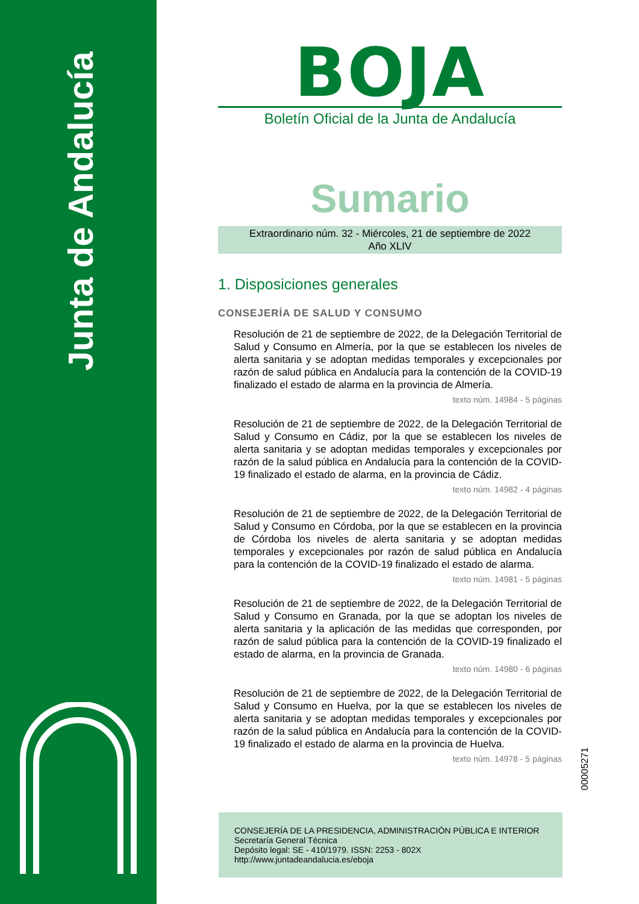Junta de Andalucía
BOJA
Boletín Oficial de la Junta de Andalucía
Sumario
Extraordinario núm. 32 - Miércoles, 21 de septiembre de 2022
Año XLIV
1. Disposiciones generales
CONSEJERÍA DE SALUD Y CONSUMO
Resolución de 21 de septiembre de 2022, de la Delegación Territorial de Salud y Consumo en Almería, por la que se establecen los niveles de alerta sanitaria y se adoptan medidas temporales y excepcionales por razón de salud pública en Andalucía para la contención de la COVID-19 finalizado el estado de alarma en la provincia de Almería.
texto núm. 14984 - 5 páginas
Resolución de 21 de septiembre de 2022, de la Delegación Territorial de Salud y Consumo en Cádiz, por la que se establecen los niveles de alerta sanitaria y se adoptan medidas temporales y excepcionales por razón de la salud pública en Andalucía para la contención de la COVID-19 finalizado el estado de alarma, en la provincia de Cádiz.
texto núm. 14982 - 4 páginas
Resolución de 21 de septiembre de 2022, de la Delegación Territorial de Salud y Consumo en Córdoba, por la que se establecen en la provincia de Córdoba los niveles de alerta sanitaria y se adoptan medidas temporales y excepcionales por razón de salud pública en Andalucía para la contención de la COVID-19 finalizado el estado de alarma.
texto núm. 14981 - 5 páginas
Resolución de 21 de septiembre de 2022, de la Delegación Territorial de Salud y Consumo en Granada, por la que se adoptan los niveles de alerta sanitaria y la aplicación de las medidas que corresponden, por razón de salud pública para la contención de la COVID-19 finalizado el estado de alarma, en la provincia de Granada.
texto núm. 14980 - 6 páginas
Resolución de 21 de septiembre de 2022, de la Delegación Territorial de Salud y Consumo en Huelva, por la que se establecen los niveles de alerta sanitaria y se adoptan medidas temporales y excepcionales por razón de la salud pública en Andalucía para la contención de la COVID-19 finalizado el estado de alarma en la provincia de Huelva.
texto núm. 14978 - 5 páginas
00005271
CONSEJERÍA DE LA PRESIDENCIA, ADMINISTRACIÓN PÚBLICA E INTERIOR
Secretaría General Técnica
Depósito legal: SE - 410/1979. ISSN: 2253 - 802X
http://www.juntadeandalucia.es/eboja